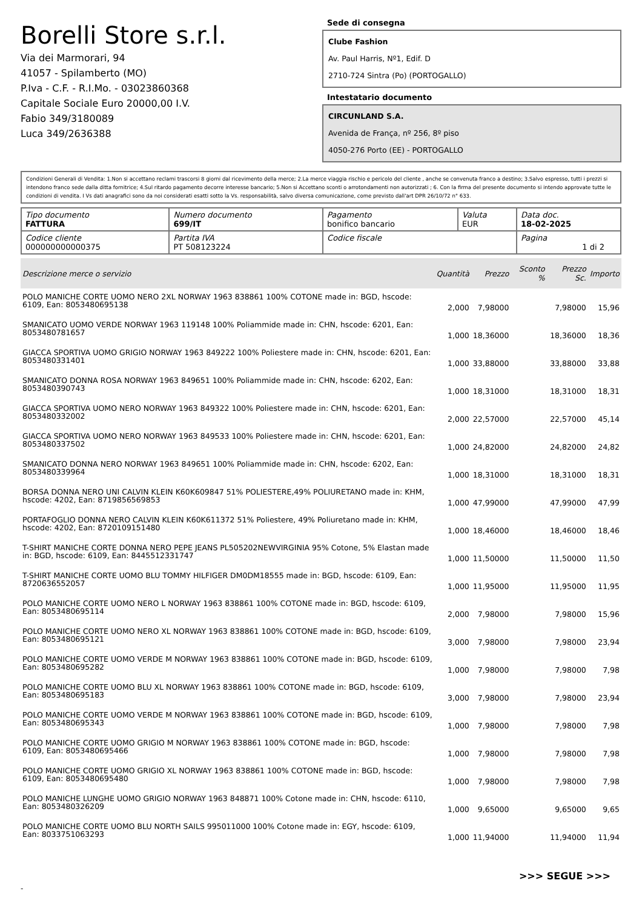Borelli Store s.r.l.
Via dei Marmorari, 94
41057 - Spilamberto (MO)
P.Iva - C.F. - R.I.Mo. - 03023860368
Capitale Sociale Euro 20000,00 I.V.
Fabio 349/3180089
Luca 349/2636388
Sede di consegna
Clube Fashion
Av. Paul Harris, Nº1, Edif. D
2710-724 Sintra (Po) (PORTOGALLO)
Intestatario documento
CIRCUNLAND S.A.
Avenida de França, nº 256, 8º piso
4050-276 Porto (EE) - PORTOGALLO
Condizioni Generali di Vendita: 1.Non si accettano reclami trascorsi 8 giorni dal ricevimento della merce; 2.La merce viaggia rischio e pericolo del cliente , anche se convenuta franco a destino; 3.Salvo espresso, tutti i prezzi si intendono franco sede dalla ditta fornitrice; 4.Sul ritardo pagamento decorre interesse bancario; 5.Non si Accettano sconti o arrotondamenti non autorizzati ; 6. Con la firma del presente documento si intendo approvate tutte le condizioni di vendita. I Vs dati anagrafici sono da noi considerati esatti sotto la Vs. responsabilità, salvo diversa comunicazione, come previsto dall'art DPR 26/10/72 n° 633.
| Tipo documento FATTURA | Numero documento 699/IT | Pagamento bonifico bancario | Valuta EUR | Data doc. 18-02-2025 |
| Codice cliente 000000000000375 | Partita IVA PT 508123224 | Codice fiscale | | Pagina 1 di 2 |
| Descrizione merce o servizio | Quantità | Prezzo | Sconto % | Prezzo Sc. | Importo |
| --- | --- | --- | --- | --- | --- |
| POLO MANICHE CORTE UOMO NERO 2XL NORWAY 1963 838861 100% COTONE made in: BGD, hscode: 6109, Ean: 8053480695138 | 2,000 | 7,98000 | | 7,98000 | 15,96 |
| SMANICATO UOMO VERDE NORWAY 1963 119148 100% Poliammide made in: CHN, hscode: 6201, Ean: 8053480781657 | 1,000 | 18,36000 | | 18,36000 | 18,36 |
| GIACCA SPORTIVA UOMO GRIGIO NORWAY 1963 849222 100% Poliestere made in: CHN, hscode: 6201, Ean: 8053480331401 | 1,000 | 33,88000 | | 33,88000 | 33,88 |
| SMANICATO DONNA ROSA NORWAY 1963 849651 100% Poliammide made in: CHN, hscode: 6202, Ean: 8053480390743 | 1,000 | 18,31000 | | 18,31000 | 18,31 |
| GIACCA SPORTIVA UOMO NERO NORWAY 1963 849322 100% Poliestere made in: CHN, hscode: 6201, Ean: 8053480332002 | 2,000 | 22,57000 | | 22,57000 | 45,14 |
| GIACCA SPORTIVA UOMO NERO NORWAY 1963 849533 100% Poliestere made in: CHN, hscode: 6201, Ean: 8053480337502 | 1,000 | 24,82000 | | 24,82000 | 24,82 |
| SMANICATO DONNA NERO NORWAY 1963 849651 100% Poliammide made in: CHN, hscode: 6202, Ean: 8053480339964 | 1,000 | 18,31000 | | 18,31000 | 18,31 |
| BORSA DONNA NERO UNI CALVIN KLEIN K60K609847 51% POLIESTERE,49% POLIURETANO made in: KHM, hscode: 4202, Ean: 8719856569853 | 1,000 | 47,99000 | | 47,99000 | 47,99 |
| PORTAFOGLIO DONNA NERO CALVIN KLEIN K60K611372 51% Poliestere, 49% Poliuretano made in: KHM, hscode: 4202, Ean: 8720109151480 | 1,000 | 18,46000 | | 18,46000 | 18,46 |
| T-SHIRT MANICHE CORTE DONNA NERO PEPE JEANS PL505202NEWVIRGINIA 95% Cotone, 5% Elastan made in: BGD, hscode: 6109, Ean: 8445512331747 | 1,000 | 11,50000 | | 11,50000 | 11,50 |
| T-SHIRT MANICHE CORTE UOMO BLU TOMMY HILFIGER DM0DM18555 made in: BGD, hscode: 6109, Ean: 8720636552057 | 1,000 | 11,95000 | | 11,95000 | 11,95 |
| POLO MANICHE CORTE UOMO NERO L NORWAY 1963 838861 100% COTONE made in: BGD, hscode: 6109, Ean: 8053480695114 | 2,000 | 7,98000 | | 7,98000 | 15,96 |
| POLO MANICHE CORTE UOMO NERO XL NORWAY 1963 838861 100% COTONE made in: BGD, hscode: 6109, Ean: 8053480695121 | 3,000 | 7,98000 | | 7,98000 | 23,94 |
| POLO MANICHE CORTE UOMO VERDE M NORWAY 1963 838861 100% COTONE made in: BGD, hscode: 6109, Ean: 8053480695282 | 1,000 | 7,98000 | | 7,98000 | 7,98 |
| POLO MANICHE CORTE UOMO BLU XL NORWAY 1963 838861 100% COTONE made in: BGD, hscode: 6109, Ean: 8053480695183 | 3,000 | 7,98000 | | 7,98000 | 23,94 |
| POLO MANICHE CORTE UOMO VERDE M NORWAY 1963 838861 100% COTONE made in: BGD, hscode: 6109, Ean: 8053480695343 | 1,000 | 7,98000 | | 7,98000 | 7,98 |
| POLO MANICHE CORTE UOMO GRIGIO M NORWAY 1963 838861 100% COTONE made in: BGD, hscode: 6109, Ean: 8053480695466 | 1,000 | 7,98000 | | 7,98000 | 7,98 |
| POLO MANICHE CORTE UOMO GRIGIO XL NORWAY 1963 838861 100% COTONE made in: BGD, hscode: 6109, Ean: 8053480695480 | 1,000 | 7,98000 | | 7,98000 | 7,98 |
| POLO MANICHE LUNGHE UOMO GRIGIO NORWAY 1963 848871 100% Cotone made in: CHN, hscode: 6110, Ean: 8053480326209 | 1,000 | 9,65000 | | 9,65000 | 9,65 |
| POLO MANICHE CORTE UOMO BLU NORTH SAILS 995011000 100% Cotone made in: EGY, hscode: 6109, Ean: 8033751063293 | 1,000 | 11,94000 | | 11,94000 | 11,94 |
>>> SEGUE >>>
-